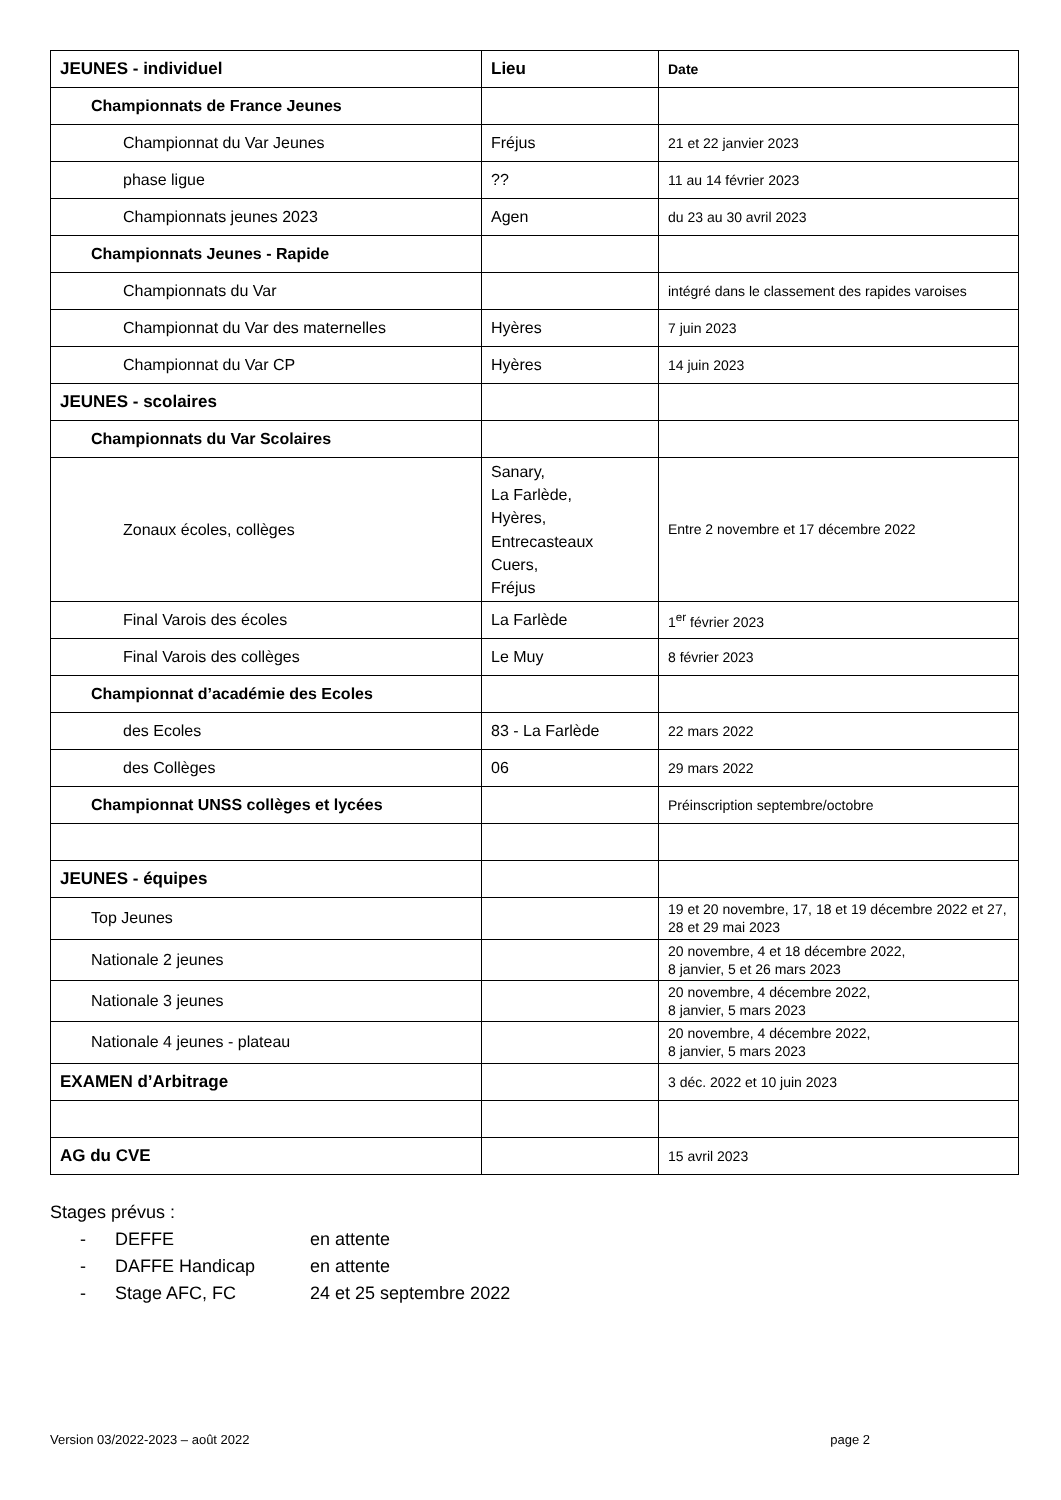| JEUNES - individuel | Lieu | Date |
| --- | --- | --- |
| Championnats de France Jeunes | | |
| Championnat du Var Jeunes | Fréjus | 21 et 22 janvier 2023 |
| phase ligue | ?? | 11 au 14 février 2023 |
| Championnats jeunes 2023 | Agen | du 23 au 30 avril 2023 |
| Championnats Jeunes - Rapide | | |
| Championnats du Var | | intégré dans le classement des rapides varoises |
| Championnat du Var des maternelles | Hyères | 7 juin 2023 |
| Championnat du Var CP | Hyères | 14 juin 2023 |
| JEUNES - scolaires | | |
| Championnats du Var Scolaires | | |
| Zonaux écoles, collèges | Sanary, La Farlède, Hyères, Entrecasteaux Cuers, Fréjus | Entre 2 novembre et 17 décembre 2022 |
| Final Varois des écoles | La Farlède | 1<sup>er</sup> février 2023 |
| Final Varois des collèges | Le Muy | 8 février 2023 |
| Championnat d’académie des Ecoles | | |
| des Ecoles | 83 - La Farlède | 22 mars 2022 |
| des Collèges | 06 | 29 mars 2022 |
| Championnat UNSS collèges et lycées | | Préinscription septembre/octobre |
| JEUNES - équipes | | |
| Top Jeunes | | 19 et 20 novembre, 17, 18 et 19 décembre 2022 et 27, 28 et 29 mai 2023 |
| Nationale 2 jeunes | | 20 novembre, 4 et 18 décembre 2022, 8 janvier, 5 et 26 mars 2023 |
| Nationale 3 jeunes | | 20 novembre, 4 décembre 2022, 8 janvier, 5 mars 2023 |
| Nationale 4 jeunes - plateau | | 20 novembre, 4 décembre 2022, 8 janvier, 5 mars 2023 |
| EXAMEN d’Arbitrage | | 3 déc. 2022 et 10 juin 2023 |
| AG du CVE | | 15 avril 2023 |
Stages prévus :
- DEFFE en attente
- DAFFE Handicap en attente
- Stage AFC, FC 24 et 25 septembre 2022
Version 03/2022-2023 – août 2022 page 2